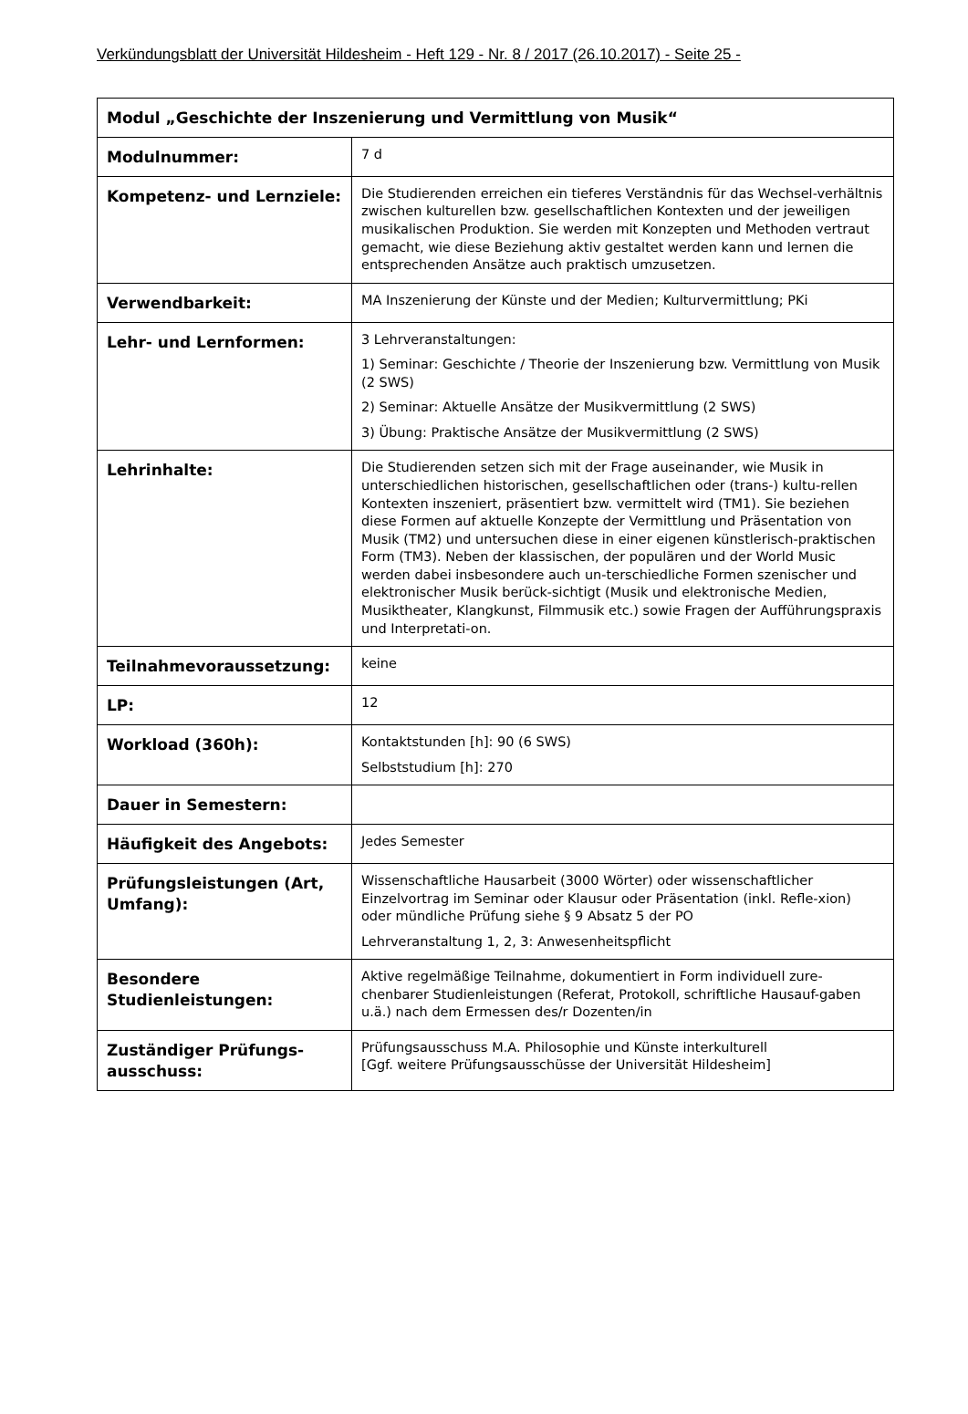Verkündungsblatt der Universität Hildesheim - Heft 129 - Nr. 8 / 2017 (26.10.2017) - Seite 25 -
| Modul „Geschichte der Inszenierung und Vermittlung von Musik“ | |
| --- | --- |
| Modulnummer: | 7 d |
| Kompetenz- und Lernziele: | Die Studierenden erreichen ein tieferes Verständnis für das Wechsel-verhältnis zwischen kulturellen bzw. gesellschaftlichen Kontexten und der jeweiligen musikalischen Produktion. Sie werden mit Konzepten und Methoden vertraut gemacht, wie diese Beziehung aktiv gestaltet werden kann und lernen die entsprechenden Ansätze auch praktisch umzusetzen. |
| Verwendbarkeit: | MA Inszenierung der Künste und der Medien; Kulturvermittlung; PKi |
| Lehr- und Lernformen: | 3 Lehrveranstaltungen: 1) Seminar: Geschichte / Theorie der Inszenierung bzw. Vermittlung von Musik (2 SWS) 2) Seminar: Aktuelle Ansätze der Musikvermittlung (2 SWS) 3) Übung: Praktische Ansätze der Musikvermittlung (2 SWS) |
| Lehrinhalte: | Die Studierenden setzen sich mit der Frage auseinander, wie Musik in unterschiedlichen historischen, gesellschaftlichen oder (trans-) kultu-rellen Kontexten inszeniert, präsentiert bzw. vermittelt wird (TM1). Sie beziehen diese Formen auf aktuelle Konzepte der Vermittlung und Präsentation von Musik (TM2) und untersuchen diese in einer eigenen künstlerisch-praktischen Form (TM3). Neben der klassischen, der populären und der World Music werden dabei insbesondere auch un-terschiedliche Formen szenischer und elektronischer Musik berück-sichtigt (Musik und elektronische Medien, Musiktheater, Klangkunst, Filmmusik etc.) sowie Fragen der Aufführungspraxis und Interpretati-on. |
| Teilnahmevoraussetzung: | keine |
| LP: | 12 |
| Workload (360h): | Kontaktstunden [h]: 90 (6 SWS) Selbststudium [h]: 270 |
| Dauer in Semestern: | |
| Häufigkeit des Angebots: | Jedes Semester |
| Prüfungsleistungen (Art, Umfang): | Wissenschaftliche Hausarbeit (3000 Wörter) oder wissenschaftlicher Einzelvortrag im Seminar oder Klausur oder Präsentation (inkl. Refle-xion) oder mündliche Prüfung siehe § 9 Absatz 5 der PO Lehrveranstaltung 1, 2, 3: Anwesenheitspflicht |
| Besondere Studienleistungen: | Aktive regelmäßige Teilnahme, dokumentiert in Form individuell zure-chenbarer Studienleistungen (Referat, Protokoll, schriftliche Hausauf-gaben u.ä.) nach dem Ermessen des/r Dozenten/in |
| Zuständiger Prüfungs-ausschuss: | Prüfungsausschuss M.A. Philosophie und Künste interkulturell [Ggf. weitere Prüfungsausschüsse der Universität Hildesheim] |